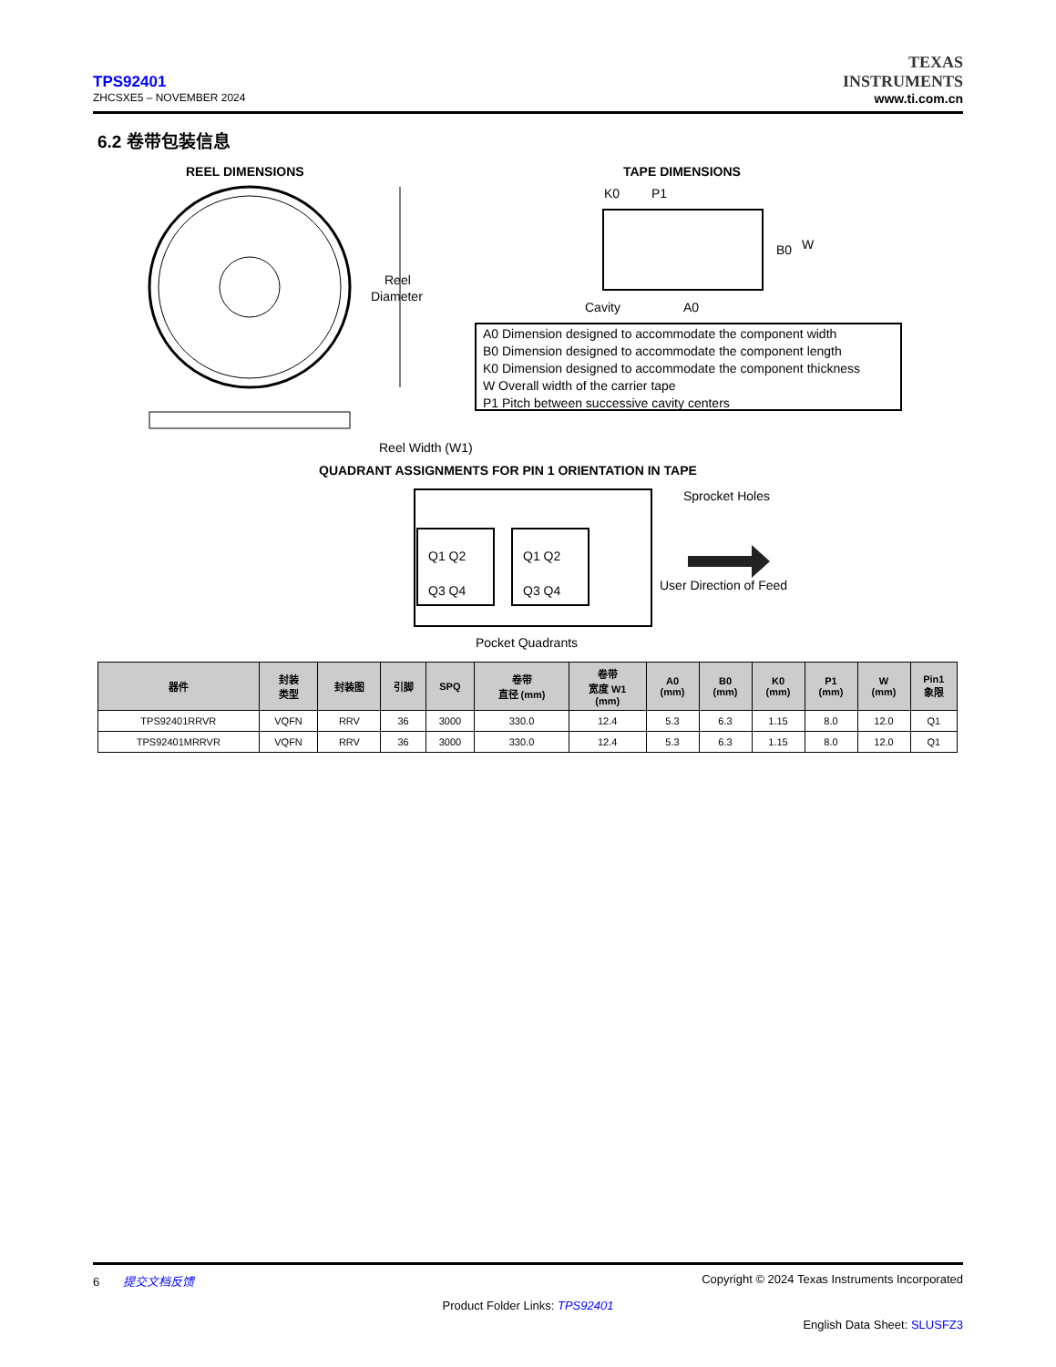TPS92401
ZHCSXE5 – NOVEMBER 2024
TEXAS
INSTRUMENTS
www.ti.com.cn
6.2 卷带包装信息
REEL DIMENSIONS
Reel
Diameter
Reel Width (W1)
TAPE DIMENSIONS
K0
P1
B0
W
Cavity
A0
A0 Dimension designed to accommodate the component width
B0 Dimension designed to accommodate the component length
K0 Dimension designed to accommodate the component thickness
W Overall width of the carrier tape
P1 Pitch between successive cavity centers
QUADRANT ASSIGNMENTS FOR PIN 1 ORIENTATION IN TAPE
Q1 Q2
Q3 Q4
Q1 Q2
Q3 Q4
Sprocket Holes
User Direction of Feed
Pocket Quadrants
| 器件 | 封装 类型 | 封装图 | 引脚 | SPQ | 卷带 直径 (mm) | 卷带 宽度 W1 (mm) | A0 (mm) | B0 (mm) | K0 (mm) | P1 (mm) | W (mm) | Pin1 象限 |
| --- | --- | --- | --- | --- | --- | --- | --- | --- | --- | --- | --- | --- |
| TPS92401RRVR | VQFN | RRV | 36 | 3000 | 330.0 | 12.4 | 5.3 | 6.3 | 1.15 | 8.0 | 12.0 | Q1 |
| TPS92401MRRVR | VQFN | RRV | 36 | 3000 | 330.0 | 12.4 | 5.3 | 6.3 | 1.15 | 8.0 | 12.0 | Q1 |
6 提交文档反馈 Copyright © 2024 Texas Instruments Incorporated
Product Folder Links: TPS92401
English Data Sheet: SLUSFZ3